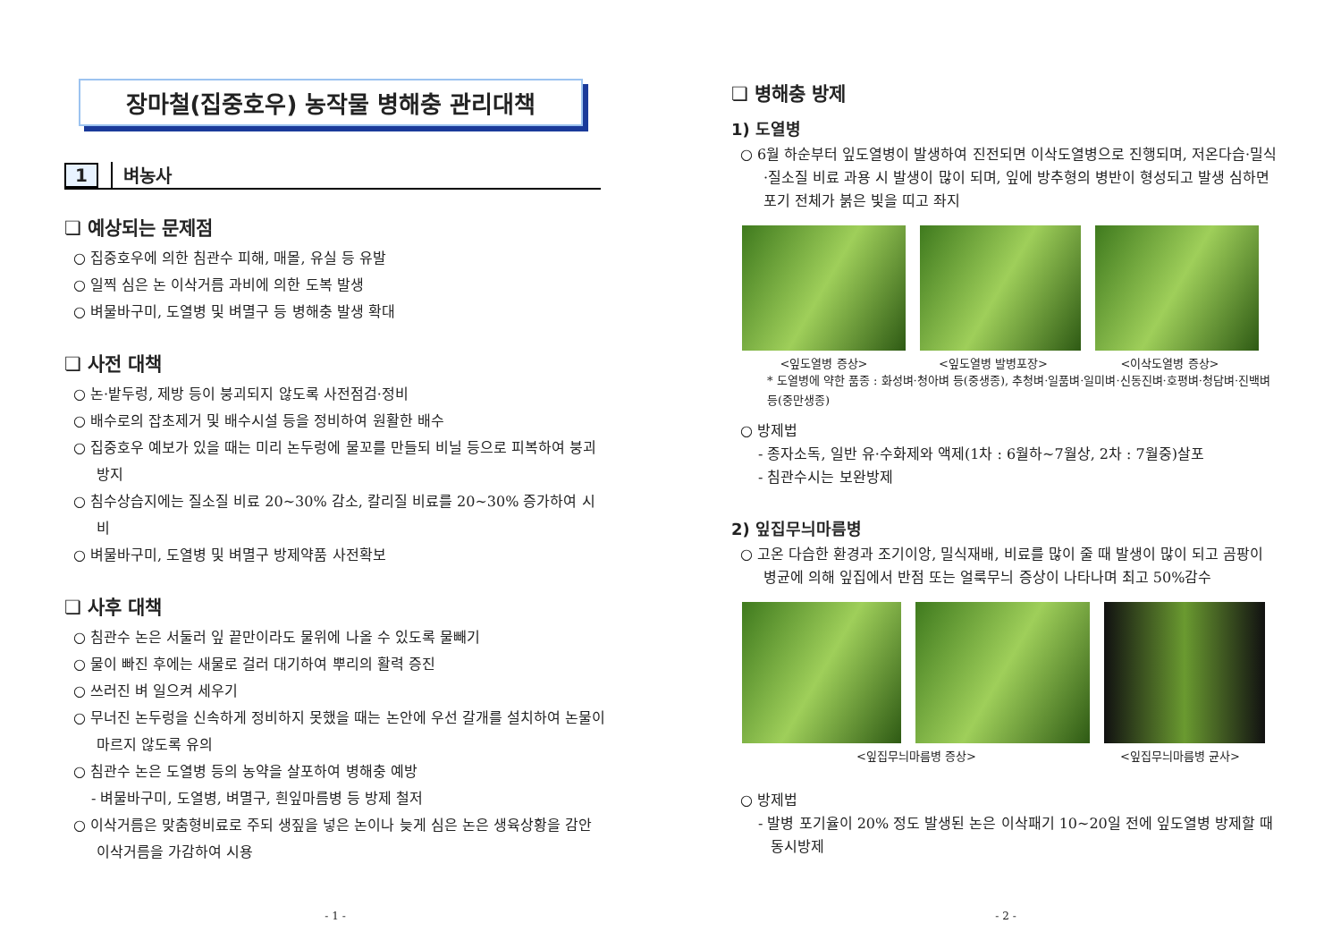장마철(집중호우) 농작물 병해충 관리대책
1 벼농사
❏ 예상되는 문제점
○ 집중호우에 의한 침관수 피해, 매몰, 유실 등 유발
○ 일찍 심은 논 이삭거름 과비에 의한 도복 발생
○ 벼물바구미, 도열병 및 벼멸구 등 병해충 발생 확대
❏ 사전 대책
○ 논·밭두렁, 제방 등이 붕괴되지 않도록 사전점검·정비
○ 배수로의 잡초제거 및 배수시설 등을 정비하여 원활한 배수
○ 집중호우 예보가 있을 때는 미리 논두렁에 물꼬를 만들되 비닐 등으로 피복하여 붕괴 방지
○ 침수상습지에는 질소질 비료 20~30% 감소, 칼리질 비료를 20~30% 증가하여 시비
○ 벼물바구미, 도열병 및 벼멸구 방제약품 사전확보
❏ 사후 대책
○ 침관수 논은 서둘러 잎 끝만이라도 물위에 나올 수 있도록 물빼기
○ 물이 빠진 후에는 새물로 걸러 대기하여 뿌리의 활력 증진
○ 쓰러진 벼 일으켜 세우기
○ 무너진 논두렁을 신속하게 정비하지 못했을 때는 논안에 우선 갈개를 설치하여 논물이 마르지 않도록 유의
○ 침관수 논은 도열병 등의 농약을 살포하여 병해충 예방
- 벼물바구미, 도열병, 벼멸구, 흰잎마름병 등 방제 철저
○ 이삭거름은 맞춤형비료로 주되 생짚을 넣은 논이나 늦게 심은 논은 생육상황을 감안 이삭거름을 가감하여 시용
- 1 -
❏ 병해충 방제
1) 도열병
○ 6월 하순부터 잎도열병이 발생하여 진전되면 이삭도열병으로 진행되며, 저온다습·밀식·질소질 비료 과용 시 발생이 많이 되며, 잎에 방추형의 병반이 형성되고 발생 심하면 포기 전체가 붉은 빛을 띠고 좌지
<잎도열병 증상> <잎도열병 발병포장> <이삭도열병 증상>
* 도열병에 약한 품종 : 화성벼·청아벼 등(중생종), 추청벼·일품벼·일미벼·신동진벼·호평벼·청담벼·진백벼 등(중만생종)
○ 방제법
- 종자소독, 일반 유·수화제와 액제(1차 : 6월하~7월상, 2차 : 7월중)살포
- 침관수시는 보완방제
2) 잎집무늬마름병
○ 고온 다습한 환경과 조기이앙, 밀식재배, 비료를 많이 줄 때 발생이 많이 되고 곰팡이 병균에 의해 잎집에서 반점 또는 얼룩무늬 증상이 나타나며 최고 50%감수
<잎집무늬마름병 증상> <잎집무늬마름병 균사>
○ 방제법
- 발병 포기율이 20% 정도 발생된 논은 이삭패기 10~20일 전에 잎도열병 방제할 때 동시방제
- 2 -